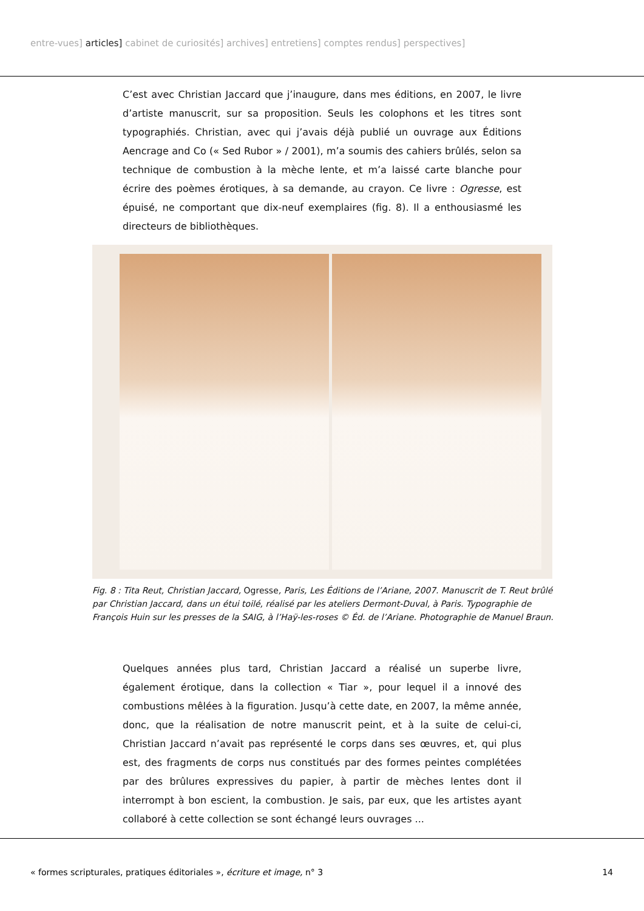entre-vues] articles] cabinet de curiosités] archives] entretiens] comptes rendus] perspectives]
C’est avec Christian Jaccard que j’inaugure, dans mes éditions, en 2007, le livre d’artiste manuscrit, sur sa proposition. Seuls les colophons et les titres sont typographiés. Christian, avec qui j’avais déjà publié un ouvrage aux Éditions Aencrage and Co (« Sed Rubor » / 2001), m’a soumis des cahiers brûlés, selon sa technique de combustion à la mèche lente, et m’a laissé carte blanche pour écrire des poèmes érotiques, à sa demande, au crayon. Ce livre : Ogresse, est épuisé, ne comportant que dix-neuf exemplaires (fig. 8). Il a enthousiasmé les directeurs de bibliothèques.
Fig. 8 : Tita Reut, Christian Jaccard, Ogresse, Paris, Les Éditions de l’Ariane, 2007. Manuscrit de T. Reut brûlé par Christian Jaccard, dans un étui toilé, réalisé par les ateliers Dermont-Duval, à Paris. Typographie de François Huin sur les presses de la SAIG, à l’Haÿ-les-roses © Éd. de l’Ariane. Photographie de Manuel Braun.
Quelques années plus tard, Christian Jaccard a réalisé un superbe livre, également érotique, dans la collection « Tiar », pour lequel il a innové des combustions mêlées à la figuration. Jusqu’à cette date, en 2007, la même année, donc, que la réalisation de notre manuscrit peint, et à la suite de celui-ci, Christian Jaccard n’avait pas représenté le corps dans ses œuvres, et, qui plus est, des fragments de corps nus constitués par des formes peintes complétées par des brûlures expressives du papier, à partir de mèches lentes dont il interrompt à bon escient, la combustion. Je sais, par eux, que les artistes ayant collaboré à cette collection se sont échangé leurs ouvrages ...
« formes scripturales, pratiques éditoriales », écriture et image, n° 3 14